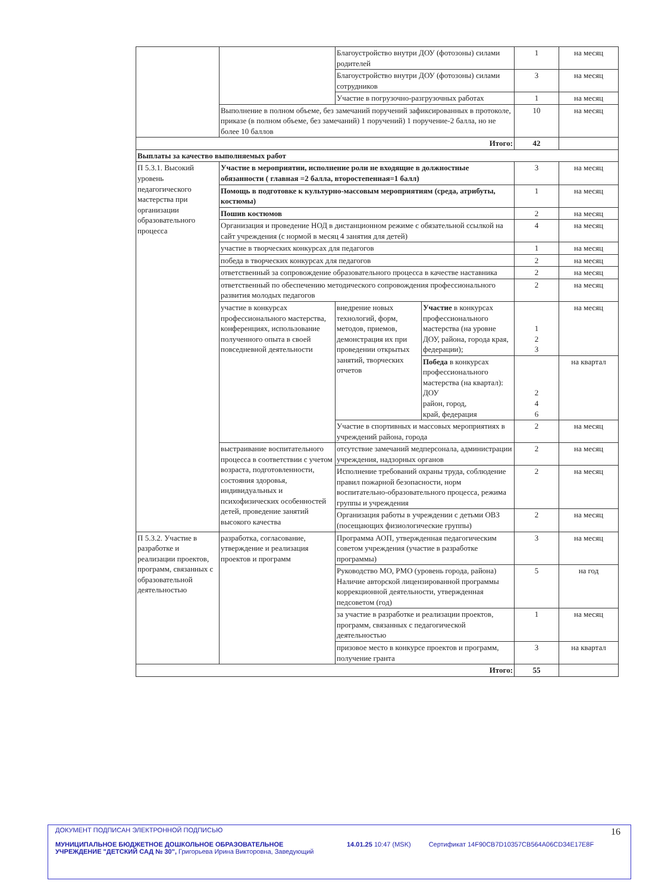| | | Благоустройство внутри ДОУ (фотозоны) силами родителей | | 1 | на месяц |
| | | Благоустройство внутри ДОУ (фотозоны) силами сотрудников | | 3 | на месяц |
| | | Участие в погрузочно-разгрузочных работах | | 1 | на месяц |
| | Выполнение в полном объеме, без замечаний поручений зафиксированных в протоколе, приказе (в полном объеме, без замечаний) 1 поручений) 1 поручение-2 балла, но не более 10 баллов | | | 10 | на месяц |
| Итого: | | | | 42 | |
| Выплаты за качество выполняемых работ | | | | | |
| П 5.3.1. Высокий уровень педагогического мастерства при организации образовательного процесса | Участие в мероприятии, исполнение роли не входящие в должностные обязанности ( главная =2 балла, второстепенная=1 балл) | | | 3 | на месяц |
| | Помощь в подготовке к культурно-массовым мероприятиям (среда, атрибуты, костюмы) | | | 1 | на месяц |
| | Пошив костюмов | | | 2 | на месяц |
| | Организация и проведение НОД в дистанционном режиме с обязательной ссылкой на сайт учреждения (с нормой в месяц 4 занятия для детей) | | | 4 | на месяц |
| | участие в творческих конкурсах для педагогов | | | 1 | на месяц |
| | победа в творческих конкурсах для педагогов | | | 2 | на месяц |
| | ответственный за сопровождение образовательного процесса в качестве наставника | | | 2 | на месяц |
| | ответственный по обеспечению методического сопровождения профессионального развития молодых педагогов | | | 2 | на месяц |
| | участие в конкурсах профессионального мастерства, конференциях, использование полученного опыта в своей повседневной деятельности | внедрение новых технологий, форм, методов, приемов, демонстрация их при проведении открытых занятий, творческих отчетов | Участие в конкурсах профессионального мастерства (на уровне ДОУ, района, города края, федерации); | 1 2 3 | на месяц |
| | | | Победа в конкурсах профессионального мастерства (на квартал): ДОУ район, город, край, федерация | 2 4 6 | на квартал |
| | | Участие в спортивных и массовых мероприятиях в учреждений района, города | | 2 | на месяц |
| | выстраивание воспитательного процесса в соответствии с учетом возраста, подготовленности, состояния здоровья, индивидуальных и психофизических особенностей детей, проведение занятий высокого качества | отсутствие замечаний медперсонала, администрации учреждения, надзорных органов | | 2 | на месяц |
| | | Исполнение требований охраны труда, соблюдение правил пожарной безопасности, норм воспитательно-образовательного процесса, режима группы и учреждения | | 2 | на месяц |
| | | Организация работы в учреждении с детьми ОВЗ (посещающих физиологические группы) | | 2 | на месяц |
| П 5.3.2. Участие в разработке и реализации проектов, программ, связанных с образовательной деятельностью | разработка, согласование, утверждение и реализация проектов и программ | Программа АОП, утвержденная педагогическим советом учреждения (участие в разработке программы) | | 3 | на месяц |
| | | Руководство МО, РМО (уровень города, района) Наличие авторской лицензированной программы коррекционной деятельности, утвержденная педсоветом (год) | | 5 | на год |
| | | за участие в разработке и реализации проектов, программ, связанных с педагогической деятельностью | | 1 | на месяц |
| | | призовое место в конкурсе проектов и программ, получение гранта | | 3 | на квартал |
| Итого: | | | | 55 | |
ДОКУМЕНТ ПОДПИСАН ЭЛЕКТРОННОЙ ПОДПИСЬЮ
МУНИЦИПАЛЬНОЕ БЮДЖЕТНОЕ ДОШКОЛЬНОЕ ОБРАЗОВАТЕЛЬНОЕ УЧРЕЖДЕНИЕ "ДЕТСКИЙ САД № 30", Григорьева Ирина Викторовна, Заведующий
14.01.25 10:47 (MSK) Сертификат 14F90CB7D10357CB564A06CD34E17E8F
16